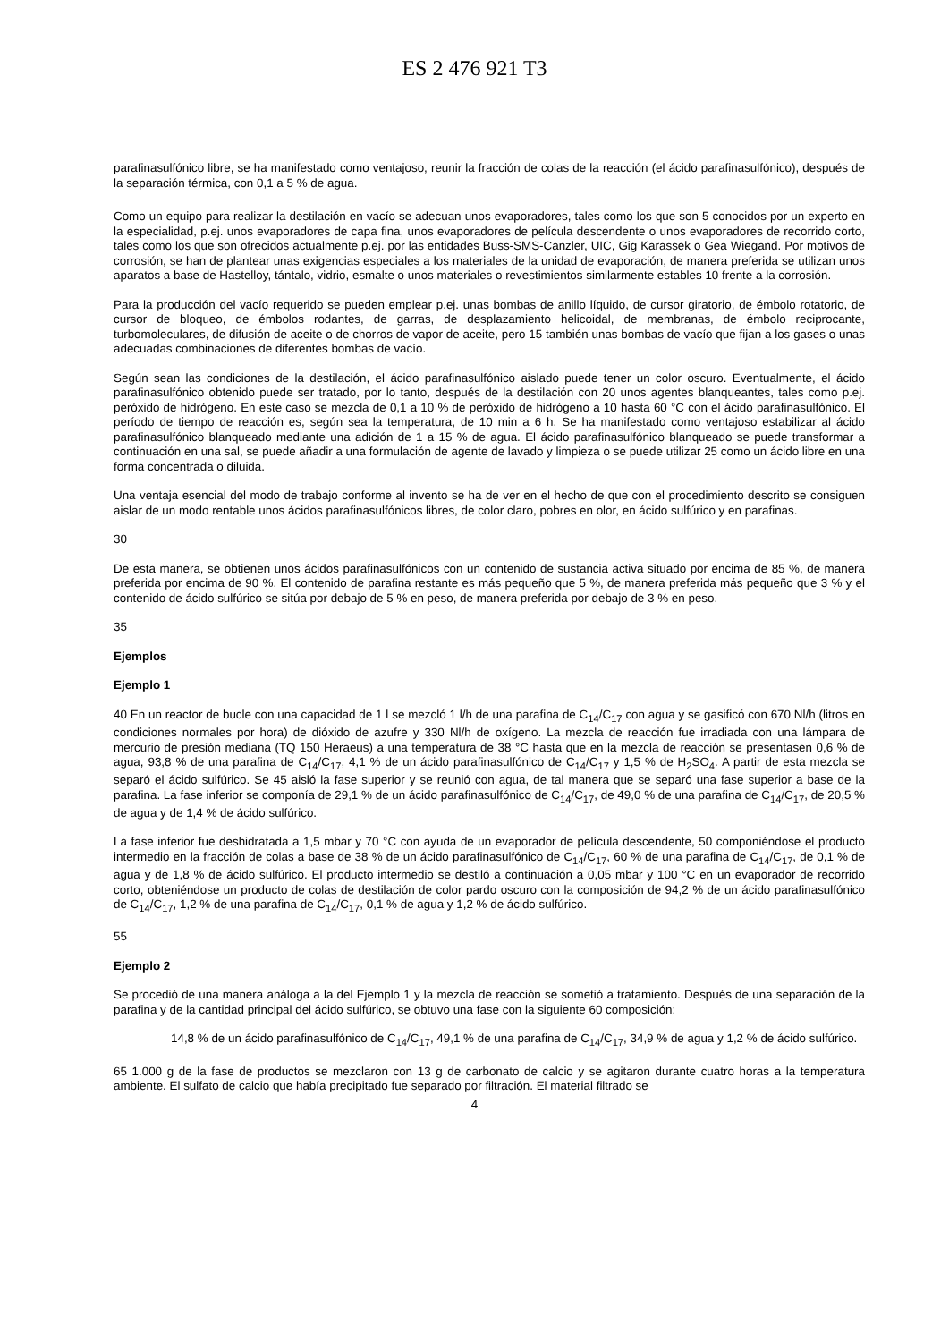ES 2 476 921 T3
parafinasulfónico libre, se ha manifestado como ventajoso, reunir la fracción de colas de la reacción (el ácido parafinasulfónico), después de la separación térmica, con 0,1 a 5 % de agua.
Como un equipo para realizar la destilación en vacío se adecuan unos evaporadores, tales como los que son 5 conocidos por un experto en la especialidad, p.ej. unos evaporadores de capa fina, unos evaporadores de película descendente o unos evaporadores de recorrido corto, tales como los que son ofrecidos actualmente p.ej. por las entidades Buss-SMS-Canzler, UIC, Gig Karassek o Gea Wiegand. Por motivos de corrosión, se han de plantear unas exigencias especiales a los materiales de la unidad de evaporación, de manera preferida se utilizan unos aparatos a base de Hastelloy, tántalo, vidrio, esmalte o unos materiales o revestimientos similarmente estables 10 frente a la corrosión.
Para la producción del vacío requerido se pueden emplear p.ej. unas bombas de anillo líquido, de cursor giratorio, de émbolo rotatorio, de cursor de bloqueo, de émbolos rodantes, de garras, de desplazamiento helicoidal, de membranas, de émbolo reciprocante, turbomoleculares, de difusión de aceite o de chorros de vapor de aceite, pero 15 también unas bombas de vacío que fijan a los gases o unas adecuadas combinaciones de diferentes bombas de vacío.
Según sean las condiciones de la destilación, el ácido parafinasulfónico aislado puede tener un color oscuro. Eventualmente, el ácido parafinasulfónico obtenido puede ser tratado, por lo tanto, después de la destilación con 20 unos agentes blanqueantes, tales como p.ej. peróxido de hidrógeno. En este caso se mezcla de 0,1 a 10 % de peróxido de hidrógeno a 10 hasta 60 °C con el ácido parafinasulfónico. El período de tiempo de reacción es, según sea la temperatura, de 10 min a 6 h. Se ha manifestado como ventajoso estabilizar al ácido parafinasulfónico blanqueado mediante una adición de 1 a 15 % de agua. El ácido parafinasulfónico blanqueado se puede transformar a continuación en una sal, se puede añadir a una formulación de agente de lavado y limpieza o se puede utilizar 25 como un ácido libre en una forma concentrada o diluida.
Una ventaja esencial del modo de trabajo conforme al invento se ha de ver en el hecho de que con el procedimiento descrito se consiguen aislar de un modo rentable unos ácidos parafinasulfónicos libres, de color claro, pobres en olor, en ácido sulfúrico y en parafinas.
30
De esta manera, se obtienen unos ácidos parafinasulfónicos con un contenido de sustancia activa situado por encima de 85 %, de manera preferida por encima de 90 %. El contenido de parafina restante es más pequeño que 5 %, de manera preferida más pequeño que 3 % y el contenido de ácido sulfúrico se sitúa por debajo de 5 % en peso, de manera preferida por debajo de 3 % en peso.
35
Ejemplos
Ejemplo 1
40 En un reactor de bucle con una capacidad de 1 l se mezcló 1 l/h de una parafina de C<sub>14</sub>/C<sub>17</sub> con agua y se gasificó con 670 Nl/h (litros en condiciones normales por hora) de dióxido de azufre y 330 Nl/h de oxígeno. La mezcla de reacción fue irradiada con una lámpara de mercurio de presión mediana (TQ 150 Heraeus) a una temperatura de 38 °C hasta que en la mezcla de reacción se presentasen 0,6 % de agua, 93,8 % de una parafina de C<sub>14</sub>/C<sub>17</sub>, 4,1 % de un ácido parafinasulfónico de C<sub>14</sub>/C<sub>17</sub> y 1,5 % de H<sub>2</sub>SO<sub>4</sub>. A partir de esta mezcla se separó el ácido sulfúrico. Se 45 aisló la fase superior y se reunió con agua, de tal manera que se separó una fase superior a base de la parafina. La fase inferior se componía de 29,1 % de un ácido parafinasulfónico de C<sub>14</sub>/C<sub>17</sub>, de 49,0 % de una parafina de C<sub>14</sub>/C<sub>17</sub>, de 20,5 % de agua y de 1,4 % de ácido sulfúrico.
La fase inferior fue deshidratada a 1,5 mbar y 70 °C con ayuda de un evaporador de película descendente, 50 componiéndose el producto intermedio en la fracción de colas a base de 38 % de un ácido parafinasulfónico de C<sub>14</sub>/C<sub>17</sub>, 60 % de una parafina de C<sub>14</sub>/C<sub>17</sub>, de 0,1 % de agua y de 1,8 % de ácido sulfúrico. El producto intermedio se destiló a continuación a 0,05 mbar y 100 °C en un evaporador de recorrido corto, obteniéndose un producto de colas de destilación de color pardo oscuro con la composición de 94,2 % de un ácido parafinasulfónico de C<sub>14</sub>/C<sub>17</sub>, 1,2 % de una parafina de C<sub>14</sub>/C<sub>17</sub>, 0,1 % de agua y 1,2 % de ácido sulfúrico.
55
Ejemplo 2
Se procedió de una manera análoga a la del Ejemplo 1 y la mezcla de reacción se sometió a tratamiento. Después de una separación de la parafina y de la cantidad principal del ácido sulfúrico, se obtuvo una fase con la siguiente 60 composición:
14,8 % de un ácido parafinasulfónico de C<sub>14</sub>/C<sub>17</sub>, 49,1 % de una parafina de C<sub>14</sub>/C<sub>17</sub>, 34,9 % de agua y 1,2 % de ácido sulfúrico.
65 1.000 g de la fase de productos se mezclaron con 13 g de carbonato de calcio y se agitaron durante cuatro horas a la temperatura ambiente. El sulfato de calcio que había precipitado fue separado por filtración. El material filtrado se
4